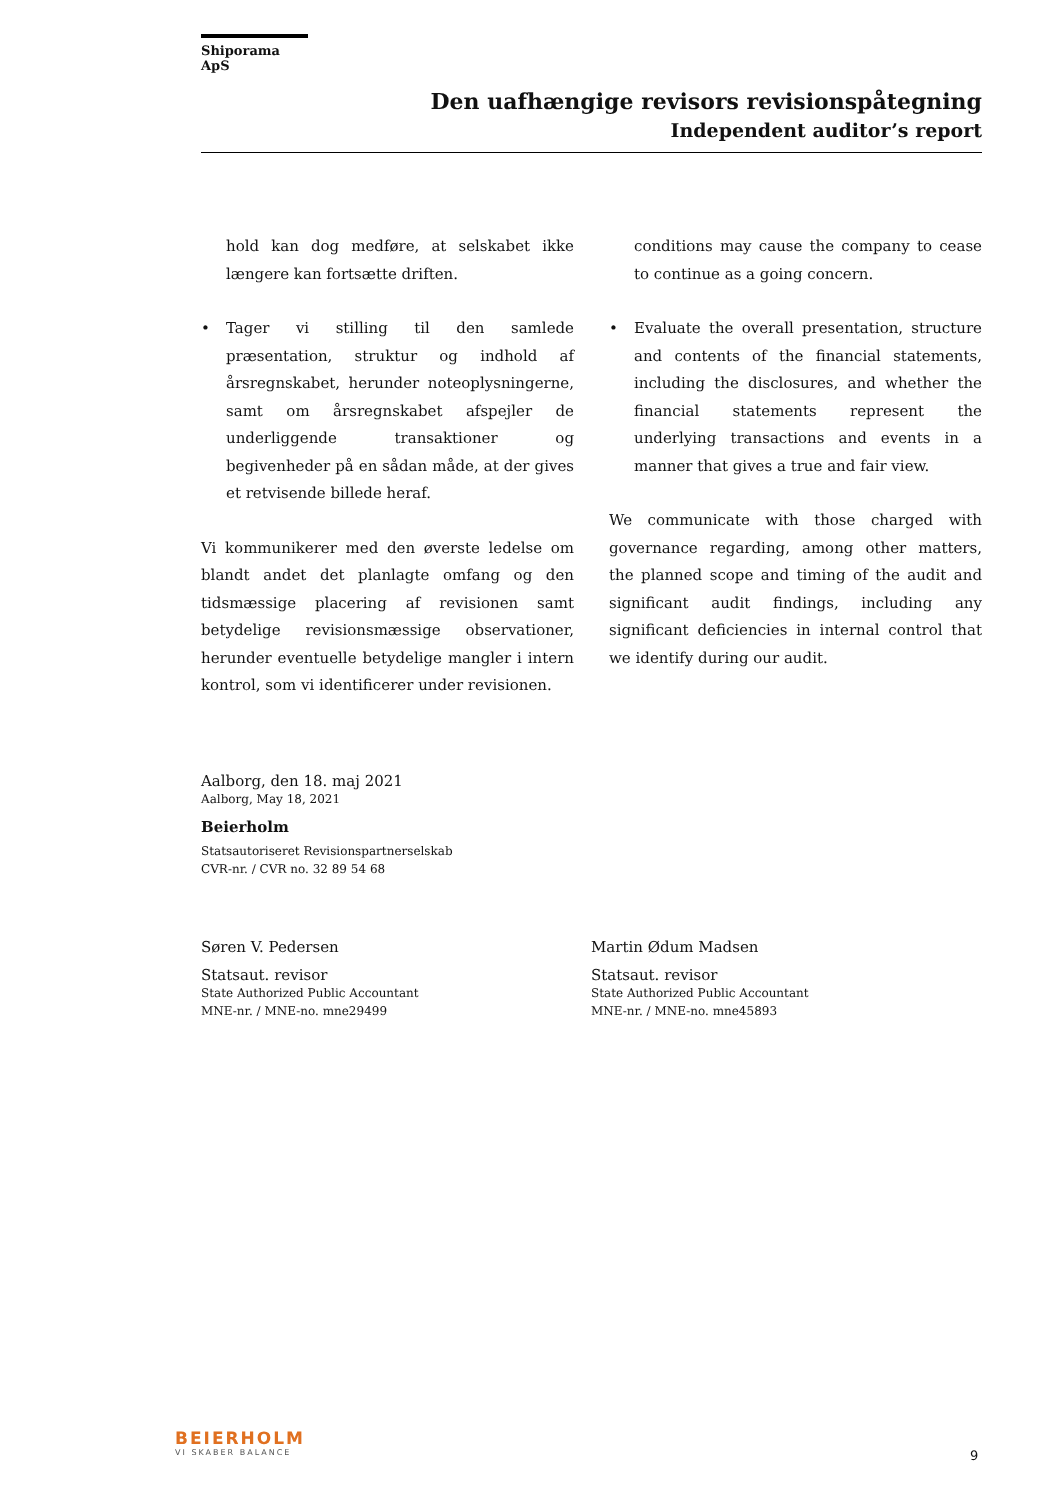Shiporama ApS
Den uafhængige revisors revisionspåtegning
Independent auditor’s report
hold kan dog medføre, at selskabet ikke længere kan fortsætte driften.
• Tager vi stilling til den samlede præsentation, struktur og indhold af årsregnskabet, herunder noteoplysningerne, samt om årsregnskabet afspejler de underliggende transaktioner og begivenheder på en sådan måde, at der gives et retvisende billede heraf.
Vi kommunikerer med den øverste ledelse om blandt andet det planlagte omfang og den tidsmæssige placering af revisionen samt betydelige revisionsmæssige observationer, herunder eventuelle betydelige mangler i intern kontrol, som vi identificerer under revisionen.
conditions may cause the company to cease to continue as a going concern.
• Evaluate the overall presentation, structure and contents of the financial statements, including the disclosures, and whether the financial statements represent the underlying transactions and events in a manner that gives a true and fair view.
We communicate with those charged with governance regarding, among other matters, the planned scope and timing of the audit and significant audit findings, including any significant deficiencies in internal control that we identify during our audit.
Aalborg, den 18. maj 2021
Aalborg, May 18, 2021
Beierholm
Statsautoriseret Revisionspartnerselskab
CVR-nr. / CVR no. 32 89 54 68
Søren V. Pedersen
Statsaut. revisor
State Authorized Public Accountant
MNE-nr. / MNE-no. mne29499
Martin Ødum Madsen
Statsaut. revisor
State Authorized Public Accountant
MNE-nr. / MNE-no. mne45893
BEIERHOLM
VI SKABER BALANCE
9